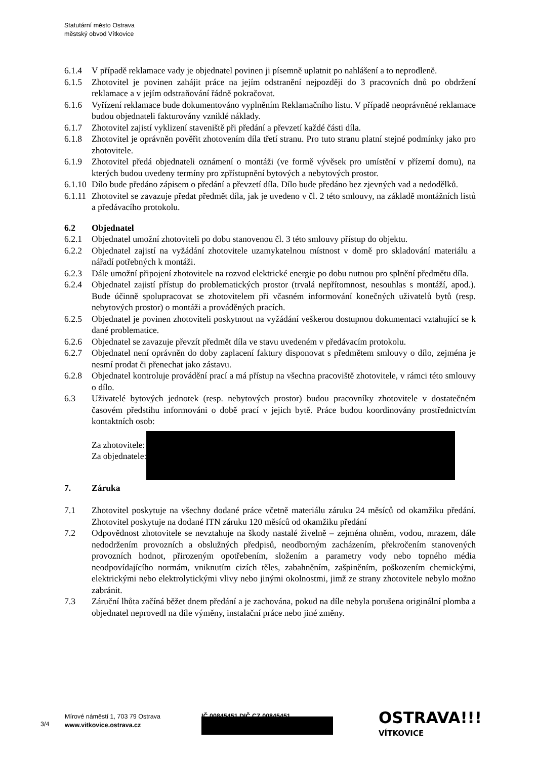Statutární město Ostrava
městský obvod Vítkovice
6.1.4 V případě reklamace vady je objednatel povinen ji písemně uplatnit po nahlášení a to neprodleně.
6.1.5 Zhotovitel je povinen zahájit práce na jejím odstranění nejpozději do 3 pracovních dnů po obdržení reklamace a v jejím odstraňování řádně pokračovat.
6.1.6 Vyřízení reklamace bude dokumentováno vyplněním Reklamačního listu. V případě neoprávněné reklamace budou objednateli fakturovány vzniklé náklady.
6.1.7 Zhotovitel zajistí vyklizení staveniště při předání a převzetí každé části díla.
6.1.8 Zhotovitel je oprávněn pověřit zhotovením díla třetí stranu. Pro tuto stranu platní stejné podmínky jako pro zhotovitele.
6.1.9 Zhotovitel předá objednateli oznámení o montáži (ve formě vývěsek pro umístění v přízemí domu), na kterých budou uvedeny termíny pro zpřístupnění bytových a nebytových prostor.
6.1.10 Dílo bude předáno zápisem o předání a převzetí díla. Dílo bude předáno bez zjevných vad a nedodělků.
6.1.11 Zhotovitel se zavazuje předat předmět díla, jak je uvedeno v čl. 2 této smlouvy, na základě montážních listů a předávacího protokolu.
6.2 Objednatel
6.2.1 Objednatel umožní zhotoviteli po dobu stanovenou čl. 3 této smlouvy přístup do objektu.
6.2.2 Objednatel zajistí na vyžádání zhotovitele uzamykatelnou místnost v domě pro skladování materiálu a nářadí potřebných k montáži.
6.2.3 Dále umožní připojení zhotovitele na rozvod elektrické energie po dobu nutnou pro splnění předmětu díla.
6.2.4 Objednatel zajistí přístup do problematických prostor (trvalá nepřítomnost, nesouhlas s montáží, apod.). Bude účinně spolupracovat se zhotovitelem při včasném informování konečných uživatelů bytů (resp. nebytových prostor) o montáži a prováděných pracích.
6.2.5 Objednatel je povinen zhotoviteli poskytnout na vyžádání veškerou dostupnou dokumentaci vztahující se k dané problematice.
6.2.6 Objednatel se zavazuje převzít předmět díla ve stavu uvedeném v předávacím protokolu.
6.2.7 Objednatel není oprávněn do doby zaplacení faktury disponovat s předmětem smlouvy o dílo, zejména je nesmí prodat či přenechat jako zástavu.
6.2.8 Objednatel kontroluje provádění prací a má přístup na všechna pracoviště zhotovitele, v rámci této smlouvy o dílo.
6.3 Uživatelé bytových jednotek (resp. nebytových prostor) budou pracovníky zhotovitele v dostatečném časovém předstihu informováni o době prací v jejich bytě. Práce budou koordinovány prostřednictvím kontaktních osob:
Za zhotovitele:
Za objednatele:
7. Záruka
7.1 Zhotovitel poskytuje na všechny dodané práce včetně materiálu záruku 24 měsíců od okamžiku předání. Zhotovitel poskytuje na dodané ITN záruku 120 měsíců od okamžiku předání
7.2 Odpovědnost zhotovitele se nevztahuje na škody nastalé živelně – zejména ohněm, vodou, mrazem, dále nedodržením provozních a obslužných předpisů, neodborným zacházením, překročením stanovených provozních hodnot, přirozeným opotřebením, složením a parametry vody nebo topného média neodpovídajícího normám, vniknutím cizích těles, zabahněním, zašpiněním, poškozením chemickými, elektrickými nebo elektrolytickými vlivy nebo jinými okolnostmi, jimž ze strany zhotovitele nebylo možno zabránit.
7.3 Záruční lhůta začíná běžet dnem předání a je zachována, pokud na díle nebyla porušena originální plomba a objednatel neprovedl na díle výměny, instalační práce nebo jiné změny.
3/4
Mírové náměstí 1, 703 79 Ostrava
www.vitkovice.ostrava.cz
IČ 00845451 DIČ CZ 00845451
OSTRAVA!!!
VÍTKOVICE